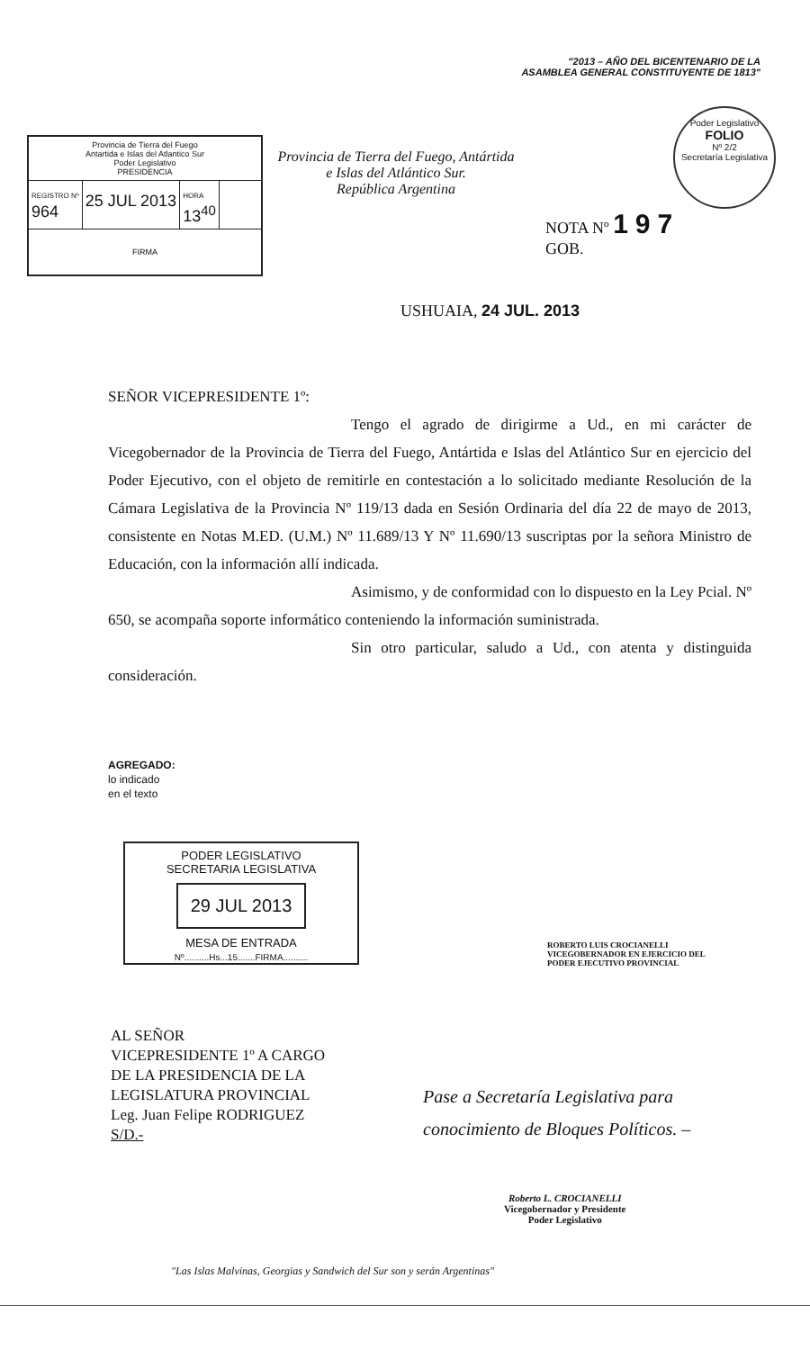"2013 – AÑO DEL BICENTENARIO DE LA
ASAMBLEA GENERAL CONSTITUYENTE DE 1813"
Provincia de Tierra del Fuego
Antartida e Islas del Atlantico Sur
Poder Legislativo
PRESIDENCIA
REGISTRO Nº
964
25 JUL 2013
HORA
13<sup>40</sup>
FIRMA
Provincia de Tierra del Fuego, Antártida
e Islas del Atlántico Sur.
República Argentina
Poder Legislativo
FOLIO
Nº 2/2
Secretaría Legislativa
NOTA Nº 197
GOB.
USHUAIA, 24 JUL. 2013
SEÑOR VICEPRESIDENTE 1º:
Tengo el agrado de dirigirme a Ud., en mi carácter de Vicegobernador de la Provincia de Tierra del Fuego, Antártida e Islas del Atlántico Sur en ejercicio del Poder Ejecutivo, con el objeto de remitirle en contestación a lo solicitado mediante Resolución de la Cámara Legislativa de la Provincia Nº 119/13 dada en Sesión Ordinaria del día 22 de mayo de 2013, consistente en Notas M.ED. (U.M.) Nº 11.689/13 Y Nº 11.690/13 suscriptas por la señora Ministro de Educación, con la información allí indicada.
Asimismo, y de conformidad con lo dispuesto en la Ley Pcial. Nº 650, se acompaña soporte informático conteniendo la información suministrada.
Sin otro particular, saludo a Ud., con atenta y distinguida consideración.
AGREGADO:
lo indicado
en el texto
PODER LEGISLATIVO
SECRETARIA LEGISLATIVA
29 JUL 2013
MESA DE ENTRADA
Nº..........Hs...15.......FIRMA..........
ROBERTO LUIS CROCIANELLI
VICEGOBERNADOR EN EJERCICIO DEL
PODER EJECUTIVO PROVINCIAL
AL SEÑOR
VICEPRESIDENTE 1º A CARGO
DE LA PRESIDENCIA DE LA
LEGISLATURA PROVINCIAL
Leg. Juan Felipe RODRIGUEZ
S/D.-
Pase a Secretaría Legislativa para conocimiento de Bloques Políticos. –
Roberto L. CROCIANELLI
Vicegobernador y Presidente
Poder Legislativo
"Las Islas Malvinas, Georgias y Sandwich del Sur son y serán Argentinas"